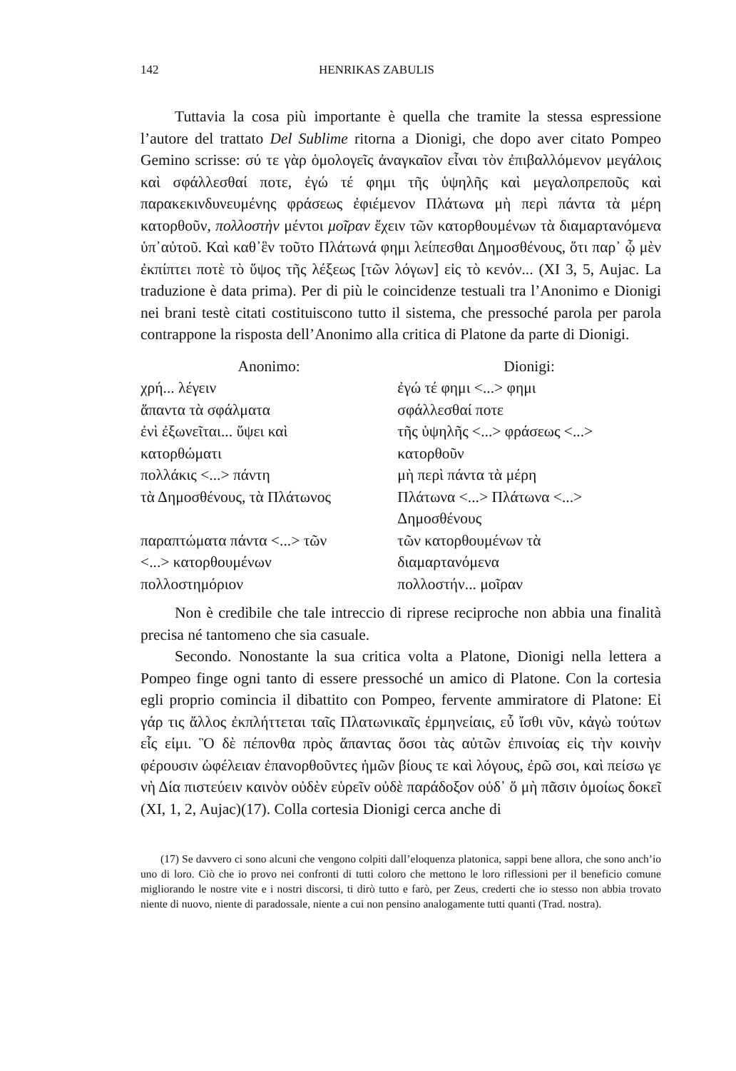142 HENRIKAS ZABULIS
Tuttavia la cosa più importante è quella che tramite la stessa espressione l’autore del trattato Del Sublime ritorna a Dionigi, che dopo aver citato Pompeo Gemino scrisse: σύ τε γὰρ ὁμολογεῖς ἀναγκαῖον εἶναι τὸν ἐπιβαλλόμενον μεγάλοις καὶ σφάλλεσθαί ποτε, ἐγώ τέ φημι τῆς ὑψηλῆς καὶ μεγαλοπρεποῦς καὶ παρακεκινδυνευμένης φράσεως ἐφιέμενον Πλάτωνα μὴ περὶ πάντα τὰ μέρη κατορθοῦν, πολλοστὴν μέντοι μοῖραν ἔχειν τῶν κατορθουμένων τὰ διαμαρτανόμενα ὑπ᾽αὐτοῦ. Καὶ καθ᾽ἓν τοῦτο Πλάτωνά φημι λείπεσθαι Δημοσθένους, ὅτι παρ᾽ ᾧ μὲν ἐκπίπτει ποτὲ τὸ ὕψος τῆς λέξεως [τῶν λόγων] εἰς τὸ κενόν... (XI 3, 5, Aujac. La traduzione è data prima). Per di più le coincidenze testuali tra l’Anonimo e Dionigi nei brani testè citati costituiscono tutto il sistema, che pressoché parola per parola contrappone la risposta dell’Anonimo alla critica di Platone da parte di Dionigi.
| Anonimo: | Dionigi: |
| --- | --- |
| χρή... λέγειν | ἐγώ τέ φημι <...> φημι |
| ἅπαντα τὰ σφάλματα | σφάλλεσθαί ποτε |
| ἐνὶ ἐξωνεῖται... ὕψει καὶ | τῆς ὑψηλῆς <...> φράσεως <...> |
| κατορθώματι | κατορθοῦν |
| πολλάκις <...> πάντη | μὴ περὶ πάντα τὰ μέρη |
| τὰ Δημοσθένους, τὰ Πλάτωνος | Πλάτωνα <...> Πλάτωνα <...> Δημοσθένους |
| παραπτώματα πάντα <...> τῶν <...> κατορθουμένων πολλοστημόριον | τῶν κατορθουμένων τὰ διαμαρτανόμενα πολλοστήν... μοῖραν |
Non è credibile che tale intreccio di riprese reciproche non abbia una finalità precisa né tantomeno che sia casuale.
Secondo. Nonostante la sua critica volta a Platone, Dionigi nella lettera a Pompeo finge ogni tanto di essere pressoché un amico di Platone. Con la cortesia egli proprio comincia il dibattito con Pompeo, fervente ammiratore di Platone: Εἰ γάρ τις ἄλλος ἐκπλήττεται ταῖς Πλατωνικαῖς ἑρμηνείαις, εὖ ἴσθι νῦν, κἀγὼ τούτων εἷς εἰμι. Ὃ δὲ πέπονθα πρὸς ἅπαντας ὅσοι τὰς αὐτῶν ἐπινοίας εἰς τὴν κοινὴν φέρουσιν ὠφέλειαν ἐπανορθοῦντες ἡμῶν βίους τε καὶ λόγους, ἐρῶ σοι, καὶ πείσω γε νὴ Δία πιστεύειν καινὸν οὐδὲν εὑρεῖν οὐδὲ παράδοξον οὐδ᾽ ὅ μὴ πᾶσιν ὁμοίως δοκεῖ (XI, 1, 2, Aujac)(17). Colla cortesia Dionigi cerca anche di
(17) Se davvero ci sono alcuni che vengono colpiti dall’eloquenza platonica, sappi bene allora, che sono anch’io uno di loro. Ciò che io provo nei confronti di tutti coloro che mettono le loro riflessioni per il beneficio comune migliorando le nostre vite e i nostri discorsi, ti dirò tutto e farò, per Zeus, crederti che io stesso non abbia trovato niente di nuovo, niente di paradossale, niente a cui non pensino analogamente tutti quanti (Trad. nostra).